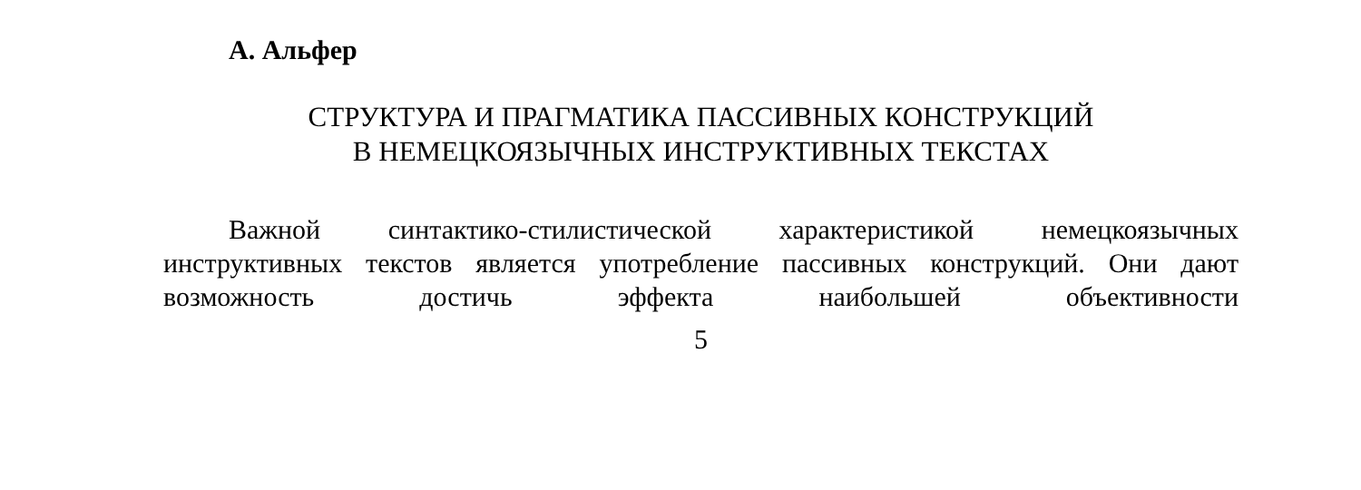А. Альфер
СТРУКТУРА И ПРАГМАТИКА ПАССИВНЫХ КОНСТРУКЦИЙ
В НЕМЕЦКОЯЗЫЧНЫХ ИНСТРУКТИВНЫХ ТЕКСТАХ
Важной синтактико-стилистической характеристикой немецкоязычных инструктивных текстов является употребление пассивных конструкций. Они дают возможность достичь эффекта наибольшей объективности
5